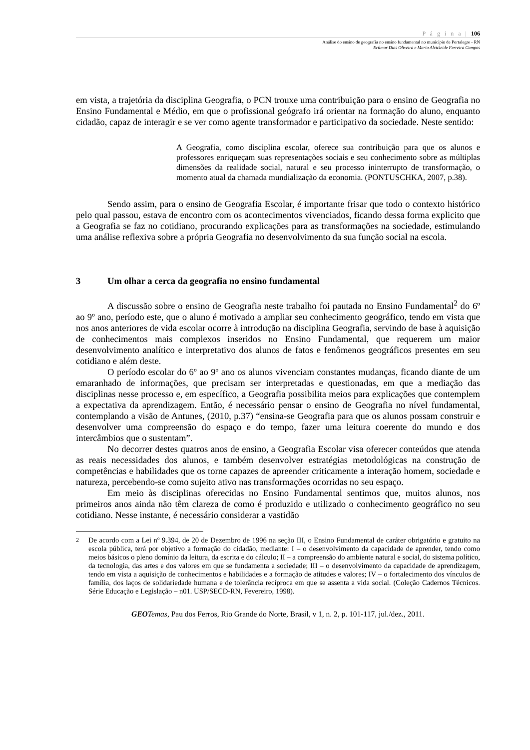P á g i n a | 106
Análise do ensino de geografia no ensino fundamental no município de Portalegre - RN
Erilmar Dias Oliveira e Maria Alcicleide Ferreira Campos
em vista, a trajetória da disciplina Geografia, o PCN trouxe uma contribuição para o ensino de Geografia no Ensino Fundamental e Médio, em que o profissional geógrafo irá orientar na formação do aluno, enquanto cidadão, capaz de interagir e se ver como agente transformador e participativo da sociedade. Neste sentido:
A Geografia, como disciplina escolar, oferece sua contribuição para que os alunos e professores enriqueçam suas representações sociais e seu conhecimento sobre as múltiplas dimensões da realidade social, natural e seu processo ininterrupto de transformação, o momento atual da chamada mundialização da economia. (PONTUSCHKA, 2007, p.38).
Sendo assim, para o ensino de Geografia Escolar, é importante frisar que todo o contexto histórico pelo qual passou, estava de encontro com os acontecimentos vivenciados, ficando dessa forma explicito que a Geografia se faz no cotidiano, procurando explicações para as transformações na sociedade, estimulando uma análise reflexiva sobre a própria Geografia no desenvolvimento da sua função social na escola.
3 Um olhar a cerca da geografia no ensino fundamental
A discussão sobre o ensino de Geografia neste trabalho foi pautada no Ensino Fundamental<sup>2</sup> do 6º ao 9º ano, período este, que o aluno é motivado a ampliar seu conhecimento geográfico, tendo em vista que nos anos anteriores de vida escolar ocorre à introdução na disciplina Geografia, servindo de base à aquisição de conhecimentos mais complexos inseridos no Ensino Fundamental, que requerem um maior desenvolvimento analítico e interpretativo dos alunos de fatos e fenômenos geográficos presentes em seu cotidiano e além deste.
O período escolar do 6º ao 9º ano os alunos vivenciam constantes mudanças, ficando diante de um emaranhado de informações, que precisam ser interpretadas e questionadas, em que a mediação das disciplinas nesse processo e, em específico, a Geografia possibilita meios para explicações que contemplem a expectativa da aprendizagem. Então, é necessário pensar o ensino de Geografia no nível fundamental, contemplando a visão de Antunes, (2010, p.37) “ensina-se Geografia para que os alunos possam construir e desenvolver uma compreensão do espaço e do tempo, fazer uma leitura coerente do mundo e dos intercâmbios que o sustentam”.
No decorrer destes quatros anos de ensino, a Geografia Escolar visa oferecer conteúdos que atenda as reais necessidades dos alunos, e também desenvolver estratégias metodológicas na construção de competências e habilidades que os torne capazes de apreender criticamente a interação homem, sociedade e natureza, percebendo-se como sujeito ativo nas transformações ocorridas no seu espaço.
Em meio às disciplinas oferecidas no Ensino Fundamental sentimos que, muitos alunos, nos primeiros anos ainda não têm clareza de como é produzido e utilizado o conhecimento geográfico no seu cotidiano. Nesse instante, é necessário considerar a vastidão
<sup>2</sup> De acordo com a Lei nº 9.394, de 20 de Dezembro de 1996 na seção III, o Ensino Fundamental de caráter obrigatório e gratuito na escola pública, terá por objetivo a formação do cidadão, mediante: I – o desenvolvimento da capacidade de aprender, tendo como meios básicos o pleno domínio da leitura, da escrita e do cálculo; II – a compreensão do ambiente natural e social, do sistema político, da tecnologia, das artes e dos valores em que se fundamenta a sociedade; III – o desenvolvimento da capacidade de aprendizagem, tendo em vista a aquisição de conhecimentos e habilidades e a formação de atitudes e valores; IV – o fortalecimento dos vínculos de família, dos laços de solidariedade humana e de tolerância recíproca em que se assenta a vida social. (Coleção Cadernos Técnicos. Série Educação e Legislação – n01. USP/SECD-RN, Fevereiro, 1998).
GEO Temas, Pau dos Ferros, Rio Grande do Norte, Brasil, v 1, n. 2, p. 101-117, jul./dez., 2011.